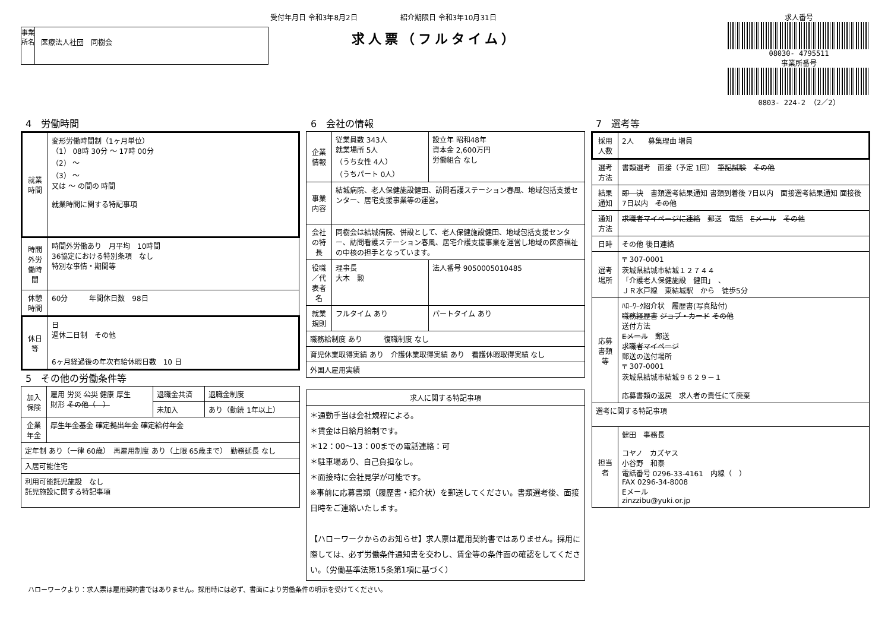受付年月日 令和3年8月2日　　　　　　紹介期限日 令和3年10月31日
事業所名
医療法人社団　同樹会
求人票（フルタイム）
求人番号
08030- 4795511
事業所番号
0803- 224-2 （2／2）
4　労働時間
| 就業時間 | 変形労働時間制（1ヶ月単位） （1） 08時 30分 ～ 17時 00分 （2） ～ （3） ～ 又は ～ の間の 時間 就業時間に関する特記事項 |
| 時間外労働時間 | 時間外労働あり 月平均 10時間 36協定における特別条項 なし 特別な事情・期間等 |
| 休憩時間 | 60分 年間休日数 98日 |
| 休日等 | 日 週休二日制 その他 6ヶ月経過後の年次有給休暇日数 10 日 |
5　その他の労働条件等
| 加入保険 | 雇用 労災 公災 健康 厚生 財形 その他（ ） | 退職金共済 | 退職金制度 |
| | | 未加入 | あり（勤続 1年以上） |
| 企業年金 | 厚生年金基金 確定拠出年金 確定給付年金 | | |
| 定年制 あり（一律 60歳） 再雇用制度 あり（上限 65歳まで） 勤務延長 なし | | | |
| 入居可能住宅 | | | |
| 利用可能託児施設 なし 託児施設に関する特記事項 | | | |
6　会社の情報
| 企業情報 | 従業員数 343人 就業場所 5人 （うち女性 4人） （うちパート 0人） | 設立年 昭和48年 資本金 2,600万円 労働組合 なし |
| 事業内容 | 結城病院、老人保健施設健田、訪問看護ステーション春風、地域包括支援センター、居宅支援事業等の運営。 | |
| 会社の特長 | 同樹会は結城病院、併設として、老人保健施設健田、地域包括支援センター、訪問看護ステーション春風、居宅介護支援事業を運営し地域の医療福祉の中核の担手となっています。 | |
| 役職／代表者名 | 理事長 大木 勲 | 法人番号 9050005010485 |
| 就業規則 | フルタイム あり | パートタイム あり |
| 職務給制度 あり 復職制度 なし | | |
| 育児休業取得実績 あり 介護休業取得実績 あり 看護休暇取得実績 なし | | |
| 外国人雇用実績 | | |
| 求人に関する特記事項 |
| --- |
| ＊通勤手当は会社規程による。 ＊賃金は日給月給制です。 ＊12：00～13：00までの電話連絡：可 ＊駐車場あり、自己負担なし。 ＊面接時に会社見学が可能です。 ※事前に応募書類（履歴書・紹介状）を郵送してください。書類選考後、面接日時をご連絡いたします。 【ハローワークからのお知らせ】求人票は雇用契約書ではありません。採用に際しては、必ず労働条件通知書を交わし、賃金等の条件面の確認をしてください。（労働基準法第15条第1項に基づく） |
7　選考等
| 採用人数 | 2人 募集理由 増員 |
| 選考方法 | 書類選考 面接（予定 1回） 筆記試験 その他 |
| 結果通知 | 即 決 書類選考結果通知 書類到着後 7日以内 面接選考結果通知 面接後 7日以内 その他 |
| 通知方法 | 求職者マイページに連絡 郵送 電話 Eメール その他 |
| 日時 | その他 後日連絡 |
| 選考場所 | 〒 307-0001 茨城県結城市結城１２７４４ 「介護老人保健施設 健田」 、 ＪＲ水戸線 東結城駅 から 徒歩5分 |
| 応募書類等 | ﾊﾛｰﾜｰｸ紹介状 履歴書(写真貼付) 職務経歴書 ジョブ・カード その他 送付方法 Eメール 郵送 求職者マイページ 郵送の送付場所 〒 307-0001 茨城県結城市結城９６２９－１ 応募書類の返戻 求人者の責任にて廃棄 |
| 選考に関する特記事項 | |
| 担当者 | 健田 事務長 コヤノ カズヤス 小谷野 和泰 電話番号 0296-33-4161 内線（ ） FAX 0296-34-8008 Eメール zinzzibu@yuki.or.jp |
ハローワークより：求人票は雇用契約書ではありません。採用時には必ず、書面により労働条件の明示を受けてください。